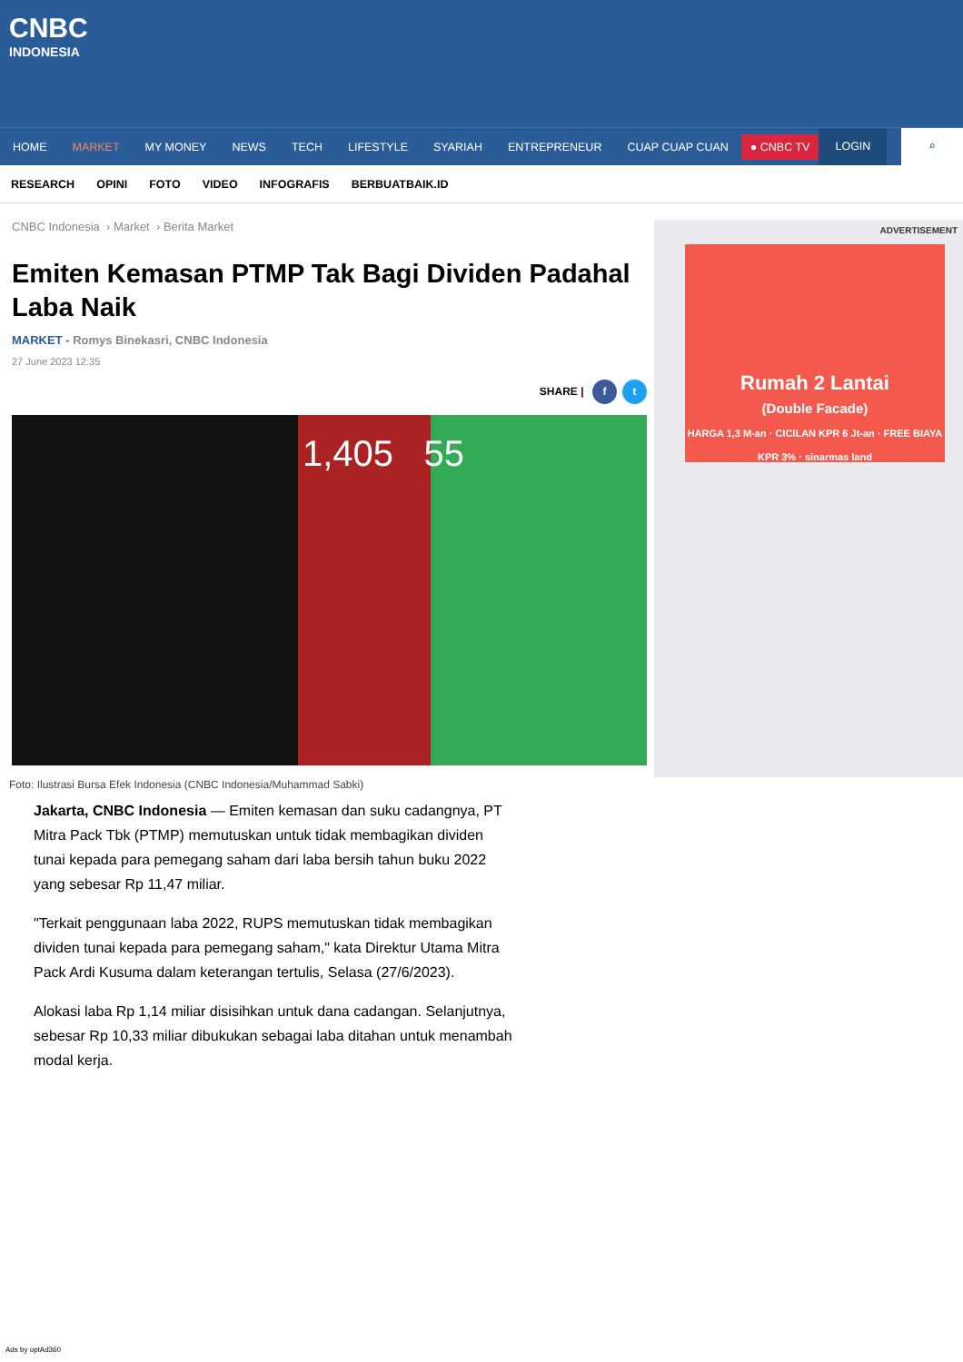CNBC
INDONESIA
HOME MARKET MY MONEY NEWS TECH LIFESTYLE SYARIAH ENTREPRENEUR CUAP CUAP CUAN ● CNBC TV LOGIN ⌕
RESEARCH OPINI FOTO VIDEO INFOGRAFIS BERBUATBAIK.ID
CNBC Indonesia › Market › Berita Market
Emiten Kemasan PTMP Tak Bagi Dividen Padahal Laba Naik
MARKET - Romys Binekasri, CNBC Indonesia
27 June 2023 12:35
SHARE | f t
1,405 55
Foto: Ilustrasi Bursa Efek Indonesia (CNBC Indonesia/Muhammad Sabki)
Jakarta, CNBC Indonesia — Emiten kemasan dan suku cadangnya, PT Mitra Pack Tbk (PTMP) memutuskan untuk tidak membagikan dividen tunai kepada para pemegang saham dari laba bersih tahun buku 2022 yang sebesar Rp 11,47 miliar.
"Terkait penggunaan laba 2022, RUPS memutuskan tidak membagikan dividen tunai kepada para pemegang saham," kata Direktur Utama Mitra Pack Ardi Kusuma dalam keterangan tertulis, Selasa (27/6/2023).
Alokasi laba Rp 1,14 miliar disisihkan untuk dana cadangan. Selanjutnya, sebesar Rp 10,33 miliar dibukukan sebagai laba ditahan untuk menambah modal kerja.
ADVERTISEMENT
Rumah 2 Lantai
(Double Facade)
HARGA 1,3 M-an · CICILAN KPR 6 Jt-an · FREE BIAYA KPR 3% · sinarmas land
Ads by optAd360